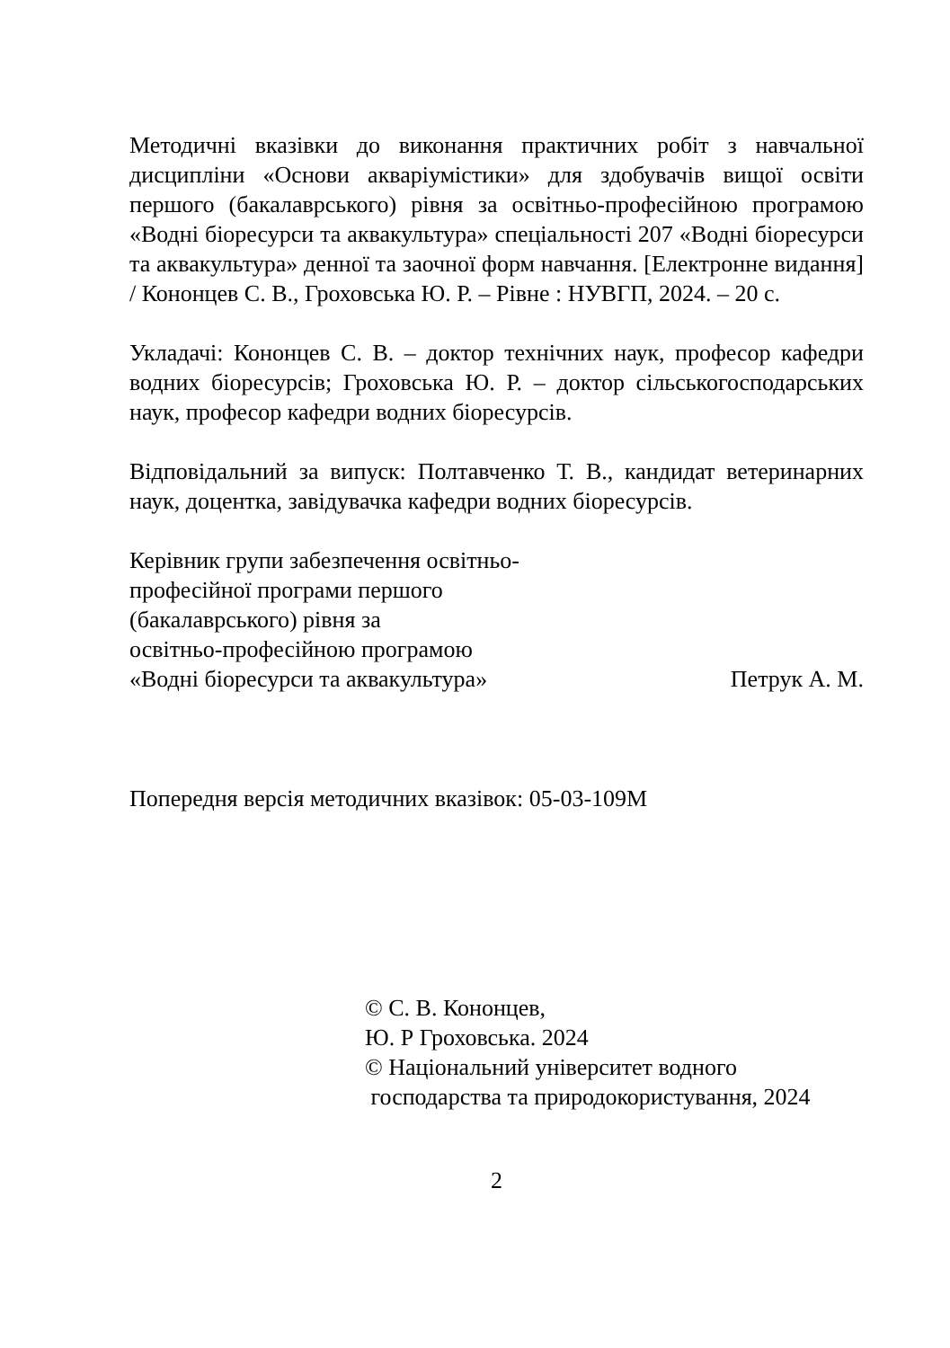Методичні вказівки до виконання практичних робіт з навчальної дисципліни «Основи акваріумістики» для здобувачів вищої освіти першого (бакалаврського) рівня за освітньо-професійною програмою «Водні біоресурси та аквакультура» спеціальності 207 «Водні біоресурси та аквакультура» денної та заочної форм навчання. [Електронне видання] / Кононцев С. В., Гроховська Ю. Р. – Рівне : НУВГП, 2024. – 20 с.
Укладачі: Кононцев С. В. – доктор технічних наук, професор кафедри водних біоресурсів; Гроховська Ю. Р. – доктор сільськогосподарських наук, професор кафедри водних біоресурсів.
Відповідальний за випуск: Полтавченко Т. В., кандидат ветеринарних наук, доцентка, завідувачка кафедри водних біоресурсів.
Керівник групи забезпечення освітньо-
професійної програми першого
(бакалаврського) рівня за
освітньо-професійною програмою
«Водні біоресурси та аквакультура» Петрук А. М.
Попередня версія методичних вказівок: 05-03-109М
© С. В. Кононцев,
Ю. Р Гроховська. 2024
© Національний університет водного
господарства та природокористування, 2024
2